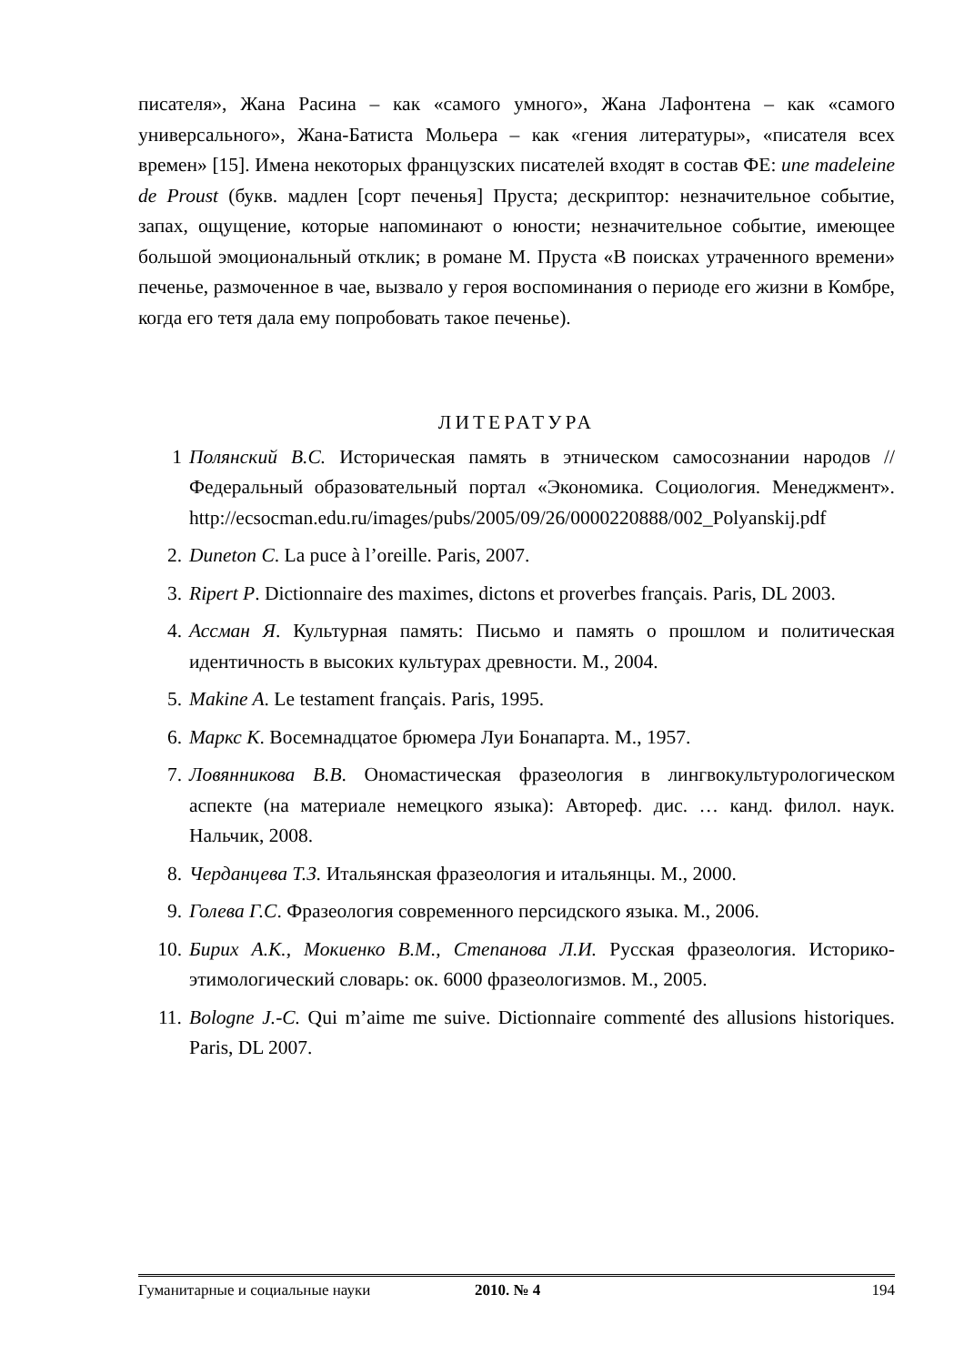писателя», Жана Расина – как «самого умного», Жана Лафонтена – как «самого универсального», Жана-Батиста Мольера – как «гения литературы», «писателя всех времен» [15]. Имена некоторых французских писателей входят в состав ФЕ: une madeleine de Proust (букв. мадлен [сорт печенья] Пруста; дескриптор: незначительное событие, запах, ощущение, которые напоминают о юности; незначительное событие, имеющее большой эмоциональный отклик; в романе М. Пруста «В поисках утраченного времени» печенье, размоченное в чае, вызвало у героя воспоминания о периоде его жизни в Комбре, когда его тетя дала ему попробовать такое печенье).
ЛИТЕРАТУРА
1 Полянский В.С. Историческая память в этническом самосознании народов // Федеральный образовательный портал «Экономика. Социология. Менеджмент». http://ecsocman.edu.ru/images/pubs/2005/09/26/0000220888/002_Polyanskij.pdf
2. Duneton C. La puce à l’oreille. Paris, 2007.
3. Ripert P. Dictionnaire des maximes, dictons et proverbes français. Paris, DL 2003.
4. Ассман Я. Культурная память: Письмо и память о прошлом и политическая идентичность в высоких культурах древности. М., 2004.
5. Makine A. Le testament français. Paris, 1995.
6. Маркс К. Восемнадцатое брюмера Луи Бонапарта. М., 1957.
7. Ловянникова В.В. Ономастическая фразеология в лингвокультурологическом аспекте (на материале немецкого языка): Автореф. дис. … канд. филол. наук. Нальчик, 2008.
8. Черданцева Т.З. Итальянская фразеология и итальянцы. М., 2000.
9. Голева Г.С. Фразеология современного персидского языка. М., 2006.
10. Бирих А.К., Мокиенко В.М., Степанова Л.И. Русская фразеология. Историко-этимологический словарь: ок. 6000 фразеологизмов. М., 2005.
11. Bologne J.-C. Qui m’aime me suive. Dictionnaire commenté des allusions historiques. Paris, DL 2007.
Гуманитарные и социальные науки 2010. № 4 194